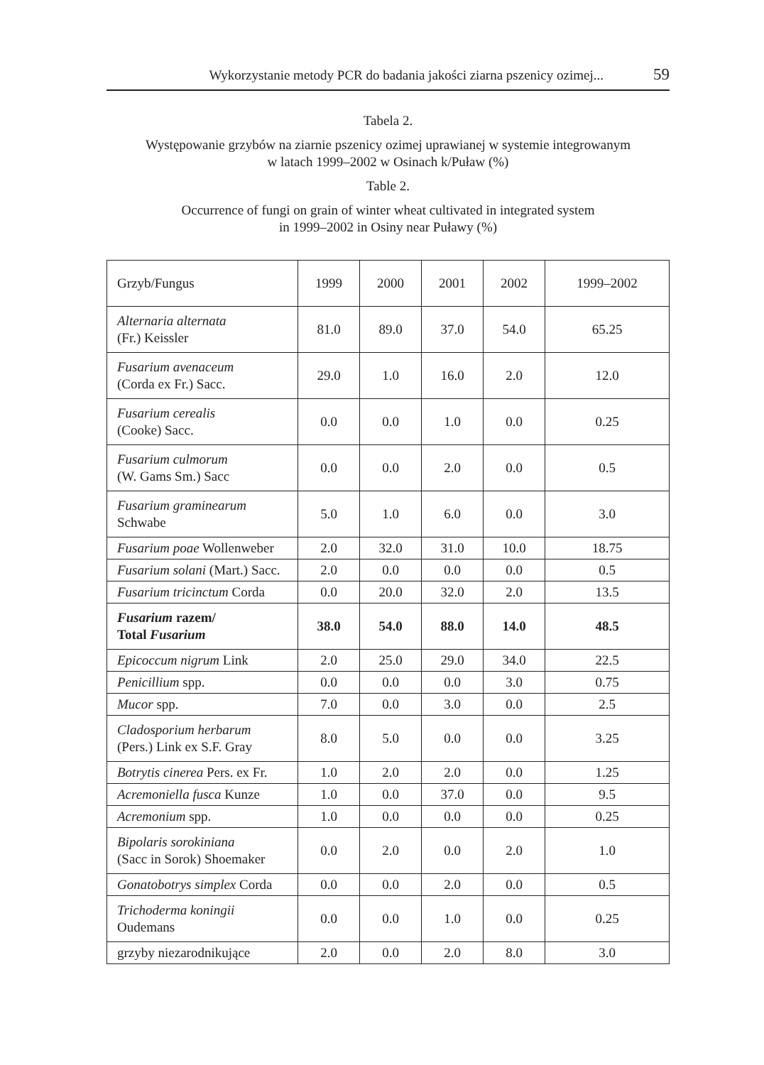Wykorzystanie metody PCR do badania jakości ziarna pszenicy ozimej... 59
Tabela 2.
Występowanie grzybów na ziarnie pszenicy ozimej uprawianej w systemie integrowanym
w latach 1999–2002 w Osinach k/Puław (%)
Table 2.
Occurrence of fungi on grain of winter wheat cultivated in integrated system
in 1999–2002 in Osiny near Puławy (%)
| Grzyb/Fungus | 1999 | 2000 | 2001 | 2002 | 1999–2002 |
| --- | --- | --- | --- | --- | --- |
| Alternaria alternata (Fr.) Keissler | 81.0 | 89.0 | 37.0 | 54.0 | 65.25 |
| Fusarium avenaceum (Corda ex Fr.) Sacc. | 29.0 | 1.0 | 16.0 | 2.0 | 12.0 |
| Fusarium cerealis (Cooke) Sacc. | 0.0 | 0.0 | 1.0 | 0.0 | 0.25 |
| Fusarium culmorum (W. Gams Sm.) Sacc | 0.0 | 0.0 | 2.0 | 0.0 | 0.5 |
| Fusarium graminearum Schwabe | 5.0 | 1.0 | 6.0 | 0.0 | 3.0 |
| Fusarium poae Wollenweber | 2.0 | 32.0 | 31.0 | 10.0 | 18.75 |
| Fusarium solani (Mart.) Sacc. | 2.0 | 0.0 | 0.0 | 0.0 | 0.5 |
| Fusarium tricinctum Corda | 0.0 | 20.0 | 32.0 | 2.0 | 13.5 |
| Fusarium razem/ Total Fusarium | 38.0 | 54.0 | 88.0 | 14.0 | 48.5 |
| Epicoccum nigrum Link | 2.0 | 25.0 | 29.0 | 34.0 | 22.5 |
| Penicillium spp. | 0.0 | 0.0 | 0.0 | 3.0 | 0.75 |
| Mucor spp. | 7.0 | 0.0 | 3.0 | 0.0 | 2.5 |
| Cladosporium herbarum (Pers.) Link ex S.F. Gray | 8.0 | 5.0 | 0.0 | 0.0 | 3.25 |
| Botrytis cinerea Pers. ex Fr. | 1.0 | 2.0 | 2.0 | 0.0 | 1.25 |
| Acremoniella fusca Kunze | 1.0 | 0.0 | 37.0 | 0.0 | 9.5 |
| Acremonium spp. | 1.0 | 0.0 | 0.0 | 0.0 | 0.25 |
| Bipolaris sorokiniana (Sacc in Sorok) Shoemaker | 0.0 | 2.0 | 0.0 | 2.0 | 1.0 |
| Gonatobotrys simplex Corda | 0.0 | 0.0 | 2.0 | 0.0 | 0.5 |
| Trichoderma koningii Oudemans | 0.0 | 0.0 | 1.0 | 0.0 | 0.25 |
| grzyby niezarodnikujące | 2.0 | 0.0 | 2.0 | 8.0 | 3.0 |